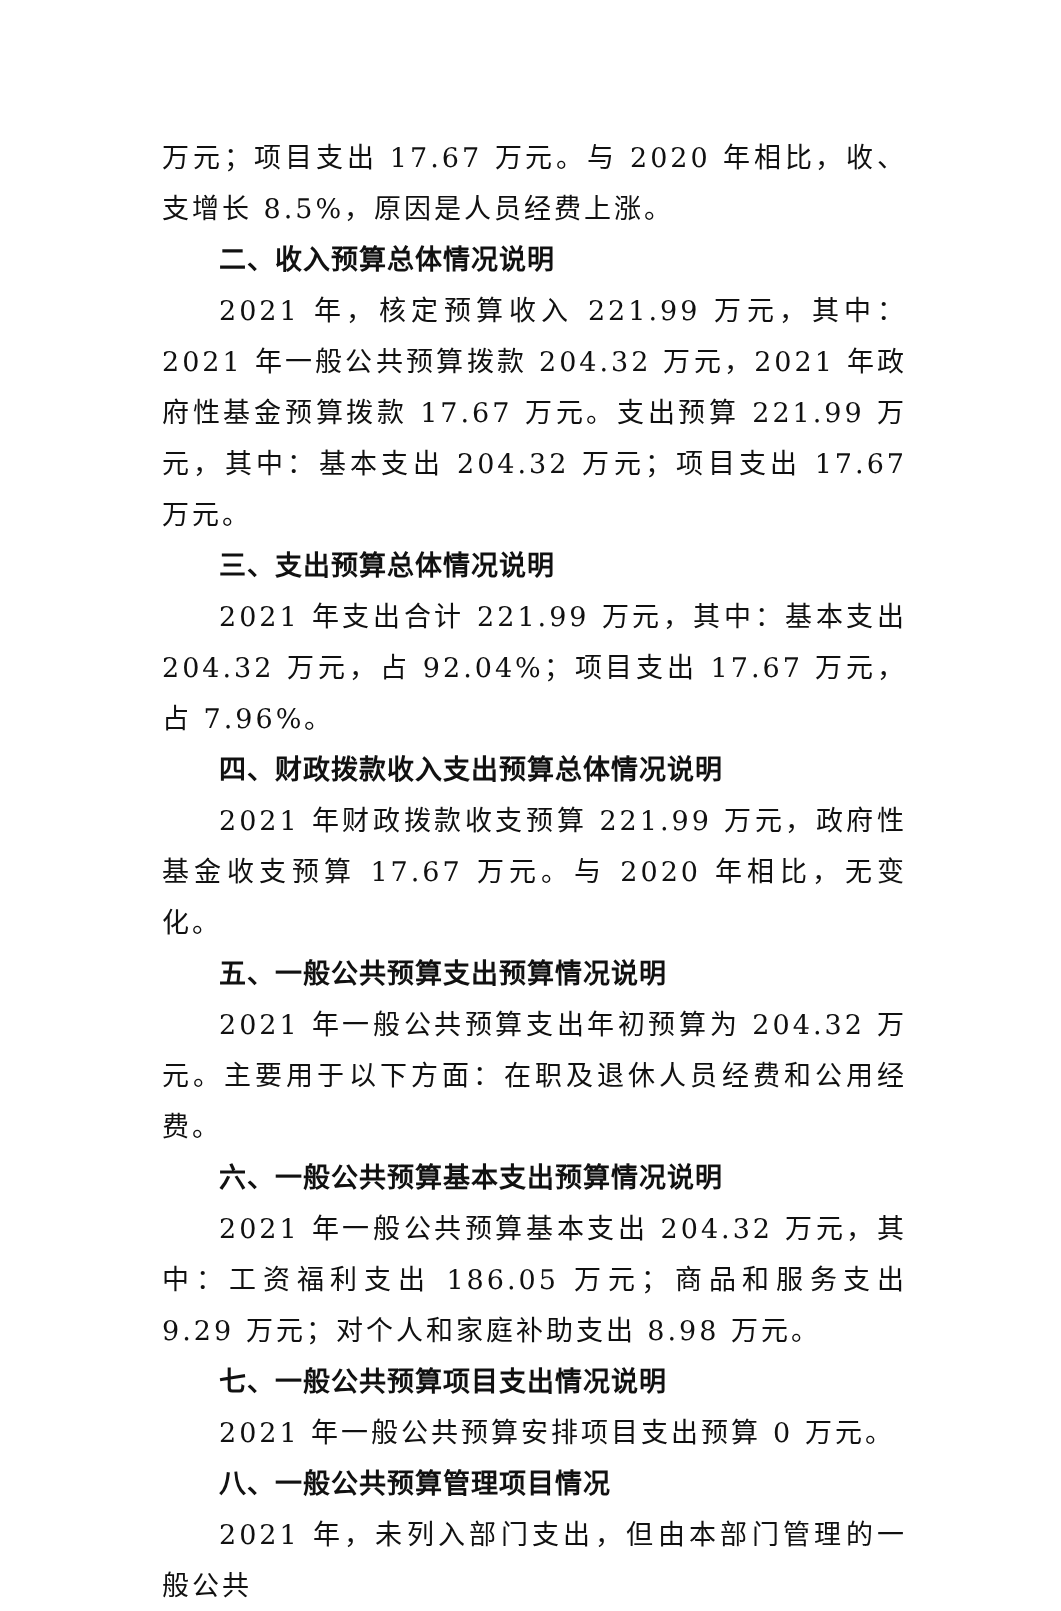万元；项目支出 17.67 万元。与 2020 年相比，收、支增长 8.5%，原因是人员经费上涨。
二、收入预算总体情况说明
2021 年，核定预算收入 221.99 万元，其中：2021 年一般公共预算拨款 204.32 万元，2021 年政府性基金预算拨款 17.67 万元。支出预算 221.99 万元，其中：基本支出 204.32 万元；项目支出 17.67 万元。
三、支出预算总体情况说明
2021 年支出合计 221.99 万元，其中：基本支出 204.32 万元，占 92.04%；项目支出 17.67 万元，占 7.96%。
四、财政拨款收入支出预算总体情况说明
2021 年财政拨款收支预算 221.99 万元，政府性基金收支预算 17.67 万元。与 2020 年相比，无变化。
五、一般公共预算支出预算情况说明
2021 年一般公共预算支出年初预算为 204.32 万元。主要用于以下方面：在职及退休人员经费和公用经费。
六、一般公共预算基本支出预算情况说明
2021 年一般公共预算基本支出 204.32 万元，其中：工资福利支出 186.05 万元；商品和服务支出 9.29 万元；对个人和家庭补助支出 8.98 万元。
七、一般公共预算项目支出情况说明
2021 年一般公共预算安排项目支出预算 0 万元。
八、一般公共预算管理项目情况
2021 年，未列入部门支出，但由本部门管理的一般公共